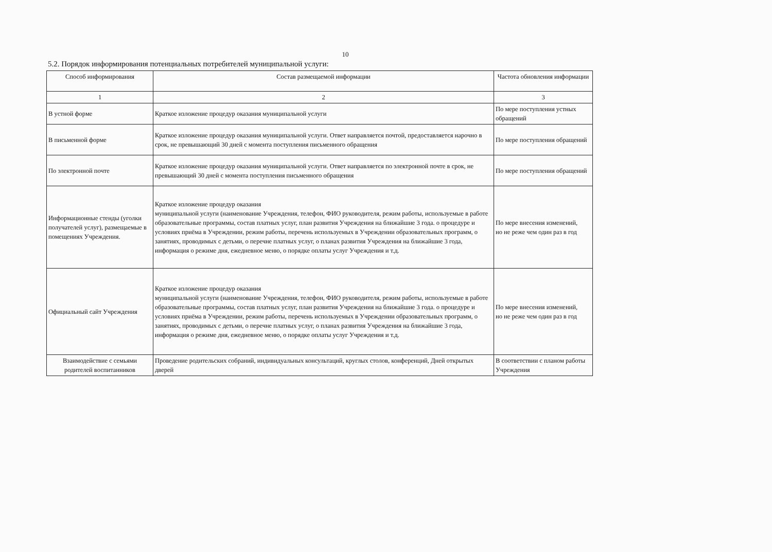10
5.2. Порядок информирования потенциальных потребителей муниципальной услуги:
| Способ информирования | Состав размещаемой информации | Частота обновления информации |
| --- | --- | --- |
| 1 | 2 | 3 |
| В устной форме | Краткое изложение процедур оказания муниципальной услуги | По мере поступления устных обращений |
| В письменной форме | Краткое изложение процедур оказания муниципальной услуги. Ответ направляется почтой, предоставляется нарочно в срок, не превышающий 30 дней с момента поступления письменного обращения | По мере поступления обращений |
| По электронной почте | Краткое изложение процедур оказания муниципальной услуги. Ответ направляется по электронной почте в срок, не превышающий 30 дней с момента поступления письменного обращения | По мере поступления обращений |
| Информационные стенды (уголки получателей услуг), размещаемые в помещениях Учреждения. | Краткое изложение процедур оказания муниципальной услуги (наименование Учреждения, телефон, ФИО руководителя, режим работы, используемые в работе образовательные программы, состав платных услуг, план развития Учреждения на ближайшие 3 года. о процедуре и условиях приёма в Учреждении, режим работы, перечень используемых в Учреждении образовательных программ, о занятиях, проводимых с детьми, о перечне платных услуг, о планах развития Учреждения на ближайшие 3 года, информация о режиме дня, ежедневное меню, о порядке оплаты услуг Учреждения и т.д. | По мере внесения изменений, но не реже чем один раз в год |
| Официальный сайт Учреждения | Краткое изложение процедур оказания муниципальной услуги (наименование Учреждения, телефон, ФИО руководителя, режим работы, используемые в работе образовательные программы, состав платных услуг, план развития Учреждения на ближайшие 3 года. о процедуре и условиях приёма в Учреждении, режим работы, перечень используемых в Учреждении образовательных программ, о занятиях, проводимых с детьми, о перечне платных услуг, о планах развития Учреждения на ближайшие 3 года, информация о режиме дня, ежедневное меню, о порядке оплаты услуг Учреждения и т.д. | По мере внесения изменений, но не реже чем один раз в год |
| Взаимодействие с семьями родителей воспитанников | Проведение родительских собраний, индивидуальных консультаций, круглых столов, конференций, Дней открытых дверей | В соответствии с планом работы Учреждения |